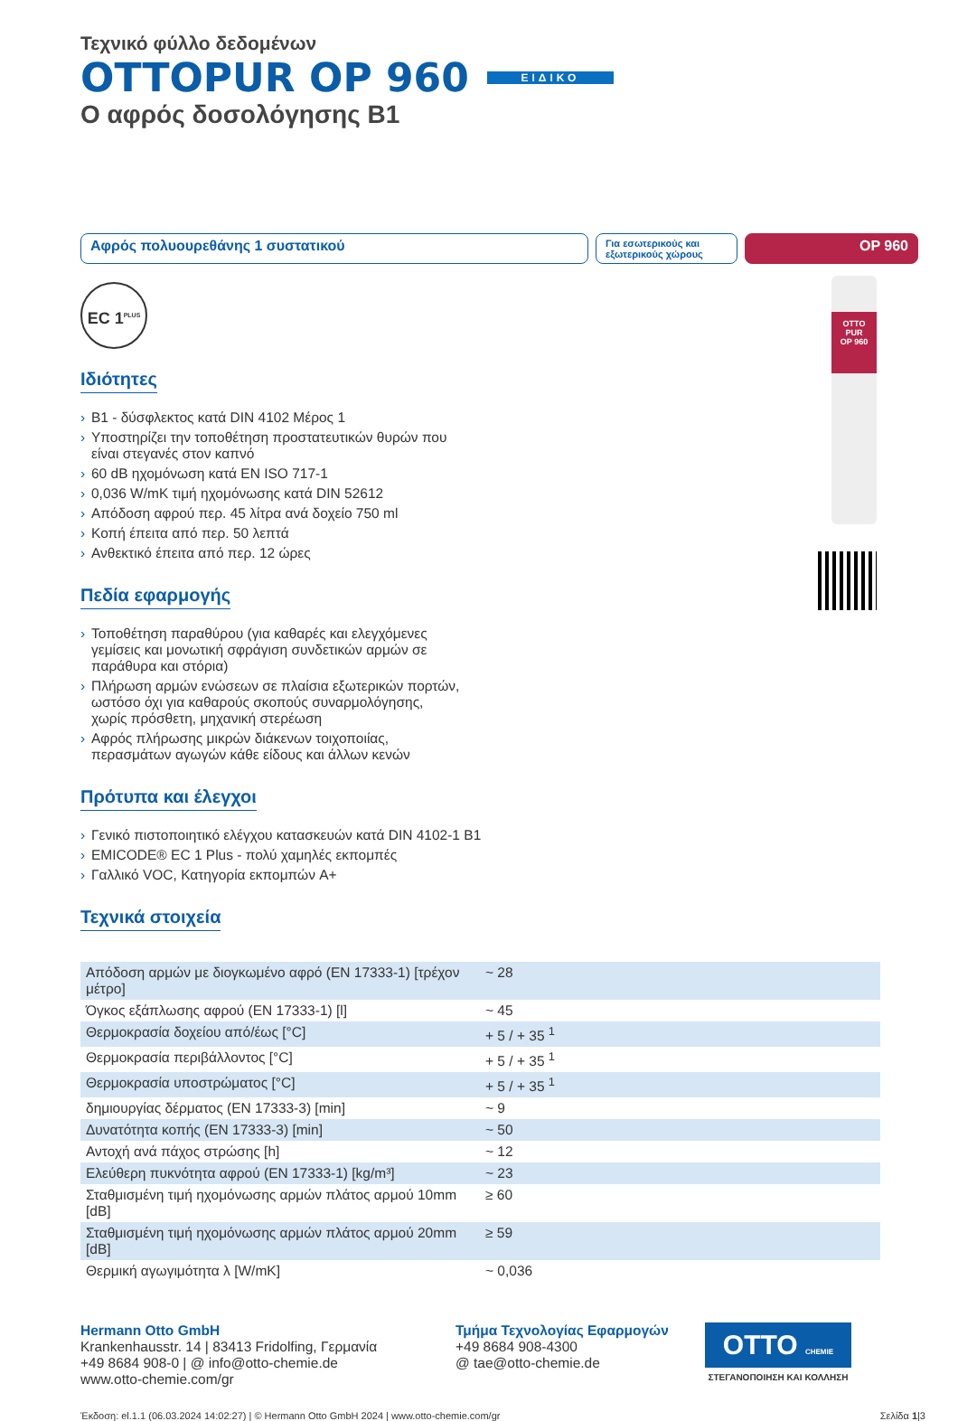Τεχνικό φύλλο δεδομένων
OTTOPUR OP 960 ΕΙΔΙΚΟ
Ο αφρός δοσολόγησης B1
Αφρός πολυουρεθάνης 1 συστατικού
Για εσωτερικούς και εξωτερικούς χώρους
OP 960
EC 1<sup>PLUS</sup>
Ιδιότητες
B1 - δύσφλεκτος κατά DIN 4102 Μέρος 1
Υποστηρίζει την τοποθέτηση προστατευτικών θυρών που είναι στεγανές στον καπνό
60 dB ηχομόνωση κατά EN ISO 717-1
0,036 W/mK τιμή ηχομόνωσης κατά DIN 52612
Απόδοση αφρού περ. 45 λίτρα ανά δοχείο 750 ml
Κοπή έπειτα από περ. 50 λεπτά
Ανθεκτικό έπειτα από περ. 12 ώρες
Πεδία εφαρμογής
Τοποθέτηση παραθύρου (για καθαρές και ελεγχόμενες γεμίσεις και μονωτική σφράγιση συνδετικών αρμών σε παράθυρα και στόρια)
Πλήρωση αρμών ενώσεων σε πλαίσια εξωτερικών πορτών, ωστόσο όχι για καθαρούς σκοπούς συναρμολόγησης, χωρίς πρόσθετη, μηχανική στερέωση
Αφρός πλήρωσης μικρών διάκενων τοιχοποιίας, περασμάτων αγωγών κάθε είδους και άλλων κενών
Πρότυπα και έλεγχοι
Γενικό πιστοποιητικό ελέγχου κατασκευών κατά DIN 4102-1 B1
EMICODE® EC 1 Plus - πολύ χαμηλές εκπομπές
Γαλλικό VOC, Κατηγορία εκπομπών A+
Τεχνικά στοιχεία
| Απόδοση αρμών με διογκωμένο αφρό (EN 17333-1) [τρέχον μέτρο] | ~ 28 |
| Όγκος εξάπλωσης αφρού (EN 17333-1) [l] | ~ 45 |
| Θερμοκρασία δοχείου από/έως [°C] | + 5 / + 35 <sup>1</sup> |
| Θερμοκρασία περιβάλλοντος [°C] | + 5 / + 35 <sup>1</sup> |
| Θερμοκρασία υποστρώματος [°C] | + 5 / + 35 <sup>1</sup> |
| δημιουργίας δέρματος (EN 17333-3) [min] | ~ 9 |
| Δυνατότητα κοπής (EN 17333-3) [min] | ~ 50 |
| Αντοχή ανά πάχος στρώσης [h] | ~ 12 |
| Ελεύθερη πυκνότητα αφρού (EN 17333-1) [kg/m³] | ~ 23 |
| Σταθμισμένη τιμή ηχομόνωσης αρμών πλάτος αρμού 10mm [dB] | ≥ 60 |
| Σταθμισμένη τιμή ηχομόνωσης αρμών πλάτος αρμού 20mm [dB] | ≥ 59 |
| Θερμική αγωγιμότητα λ [W/mK] | ~ 0,036 |
Hermann Otto GmbH
Krankenhausstr. 14 | 83413 Fridolfing, Γερμανία
+49 8684 908-0 | @ info@otto-chemie.de
www.otto-chemie.com/gr
Τμήμα Τεχνολογίας Εφαρμογών
+49 8684 908-4300
@ tae@otto-chemie.de
OTTO CHEMIE
ΣΤΕΓΑΝΟΠΟΙΗΣΗ ΚΑΙ ΚΟΛΛΗΣΗ
Έκδοση: el.1.1 (06.03.2024 14:02:27) | © Hermann Otto GmbH 2024 | www.otto-chemie.com/gr Σελίδα 1|3
OTTO
PUR
OP 960